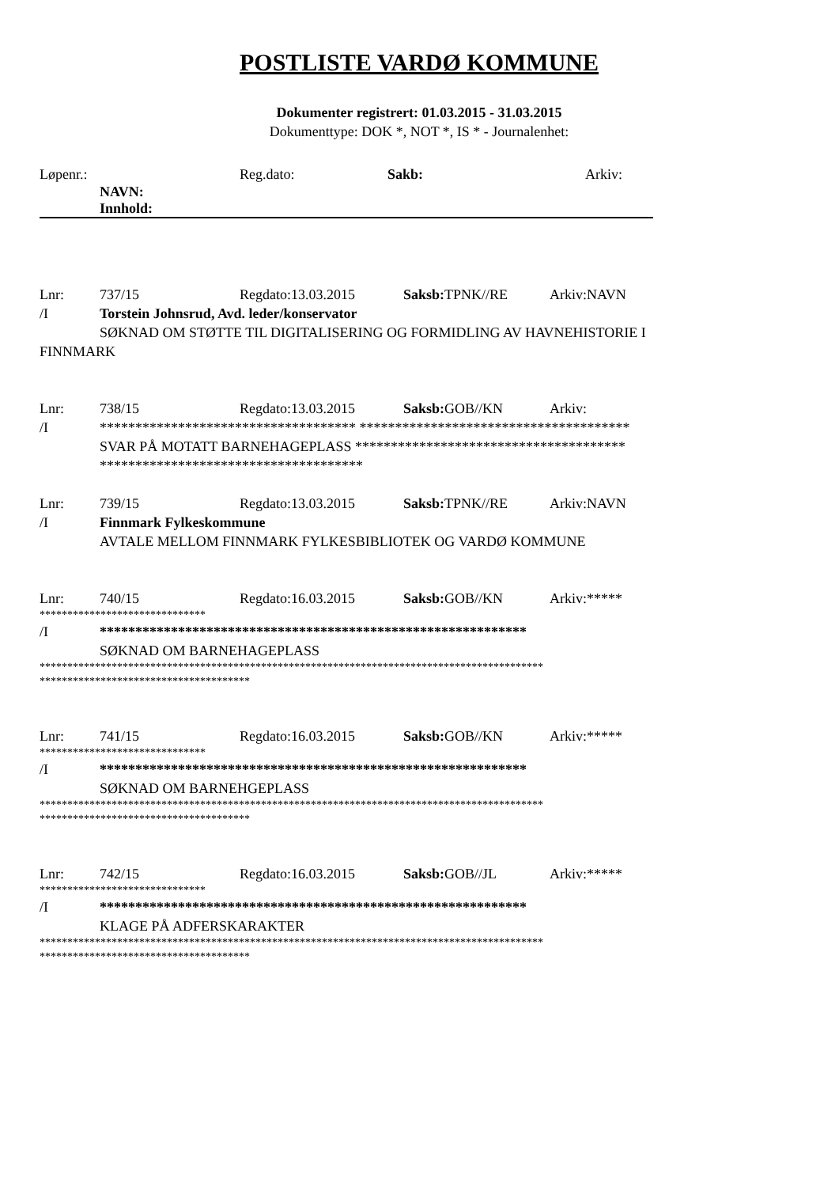POSTLISTE VARDØ KOMMUNE
Dokumenter registrert: 01.03.2015 - 31.03.2015
Dokumenttype: DOK *, NOT *, IS * - Journalenhet:
Løpenr.: Reg.dato: Sakb: Arkiv:
NAVN:
Innhold:
Lnr: 737/15 Regdato:13.03.2015 Saksb: TPNK//RE Arkiv:NAVN
/I Torstein Johnsrud, Avd. leder/konservator
SØKNAD OM STØTTE TIL DIGITALISERING OG FORMIDLING AV HAVNEHISTORIE I
FINNMARK
Lnr: 738/15 Regdato:13.03.2015 Saksb: GOB//KN Arkiv:
/I ************************************ **************************************
SVAR PÅ MOTATT BARNEHAGEPLASS **************************************
*************************************
Lnr: 739/15 Regdato:13.03.2015 Saksb: TPNK//RE Arkiv:NAVN
/I Finnmark Fylkeskommune
AVTALE MELLOM FINNMARK FYLKESBIBLIOTEK OG VARDØ KOMMUNE
Lnr: 740/15 Regdato:16.03.2015 Saksb: GOB//KN Arkiv:*****
******************************
/I ************************************************************
SØKNAD OM BARNEHAGEPLASS
*******************************************************************************************
**************************************
Lnr: 741/15 Regdato:16.03.2015 Saksb: GOB//KN Arkiv:*****
******************************
/I ************************************************************
SØKNAD OM BARNEHGEPLASS
*******************************************************************************************
**************************************
Lnr: 742/15 Regdato:16.03.2015 Saksb: GOB//JL Arkiv:*****
******************************
/I ************************************************************
KLAGE PÅ ADFERSKARAKTER
*******************************************************************************************
**************************************